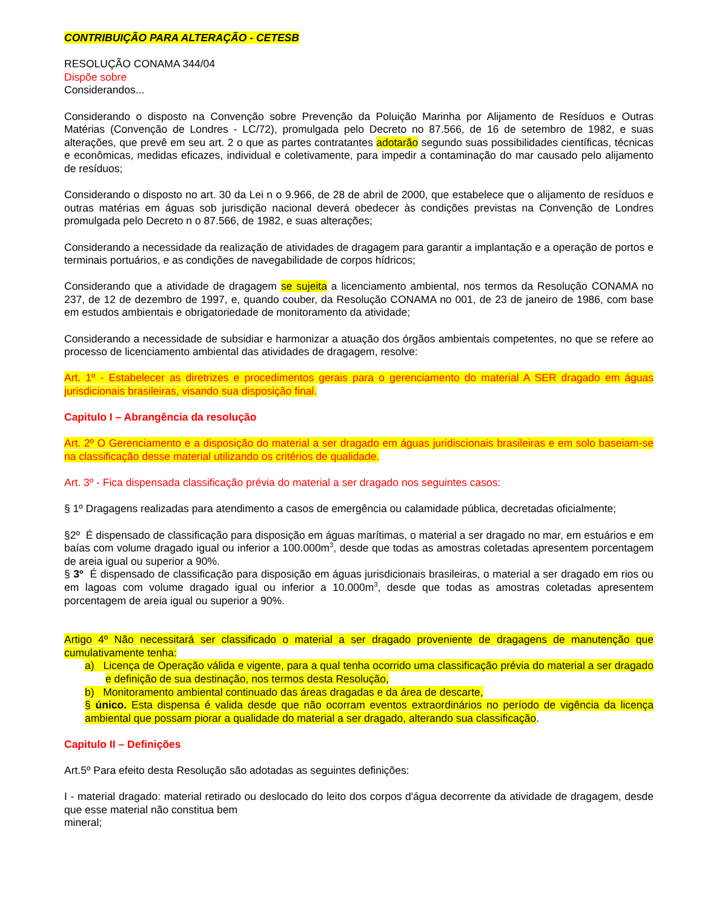CONTRIBUIÇÃO PARA ALTERAÇÃO - CETESB
RESOLUÇÃO CONAMA 344/04
Dispõe sobre
Considerandos...
Considerando o disposto na Convenção sobre Prevenção da Poluição Marinha por Alijamento de Resíduos e Outras Matérias (Convenção de Londres - LC/72), promulgada pelo Decreto no 87.566, de 16 de setembro de 1982, e suas alterações, que prevê em seu art. 2 o que as partes contratantes adotarão segundo suas possibilidades científicas, técnicas e econômicas, medidas eficazes, individual e coletivamente, para impedir a contaminação do mar causado pelo alijamento de resíduos;
Considerando o disposto no art. 30 da Lei n o 9.966, de 28 de abril de 2000, que estabelece que o alijamento de resíduos e outras matérias em águas sob jurisdição nacional deverá obedecer às condições previstas na Convenção de Londres promulgada pelo Decreto n o 87.566, de 1982, e suas alterações;
Considerando a necessidade da realização de atividades de dragagem para garantir a implantação e a operação de portos e terminais portuários, e as condições de navegabilidade de corpos hídricos;
Considerando que a atividade de dragagem se sujeita a licenciamento ambiental, nos termos da Resolução CONAMA no 237, de 12 de dezembro de 1997, e, quando couber, da Resolução CONAMA no 001, de 23 de janeiro de 1986, com base em estudos ambientais e obrigatoriedade de monitoramento da atividade;
Considerando a necessidade de subsidiar e harmonizar a atuação dos órgãos ambientais competentes, no que se refere ao processo de licenciamento ambiental das atividades de dragagem, resolve:
Art. 1º - Estabelecer as diretrizes e procedimentos gerais para o gerenciamento do material A SER dragado em águas jurisdicionais brasileiras, visando sua disposição final.
Capitulo I – Abrangência da resolução
Art. 2º O Gerenciamento e a disposição do material a ser dragado em águas juridiscionais brasileiras e em solo baseiam-se na classificação desse material utilizando os critérios de qualidade.
Art. 3º - Fica dispensada classificação prévia do material a ser dragado nos seguintes casos:
§ 1º Dragagens realizadas para atendimento a casos de emergência ou calamidade pública, decretadas oficialmente;
§2º É dispensado de classificação para disposição em águas marítimas, o material a ser dragado no mar, em estuários e em baías com volume dragado igual ou inferior a 100.000m<sup>3</sup>, desde que todas as amostras coletadas apresentem porcentagem de areia igual ou superior a 90%.
§ 3º É dispensado de classificação para disposição em águas jurisdicionais brasileiras, o material a ser dragado em rios ou em lagoas com volume dragado igual ou inferior a 10.000m<sup>3</sup>, desde que todas as amostras coletadas apresentem porcentagem de areia igual ou superior a 90%.
Artigo 4º Não necessitará ser classificado o material a ser dragado proveniente de dragagens de manutenção que cumulativamente tenha:
a) Licença de Operação válida e vigente, para a qual tenha ocorrido uma classificação prévia do material a ser dragado e definição de sua destinação, nos termos desta Resolução,
b) Monitoramento ambiental continuado das áreas dragadas e da área de descarte,
§ único. Esta dispensa é valida desde que não ocorram eventos extraordinários no período de vigência da licença ambiental que possam piorar a qualidade do material a ser dragado, alterando sua classificação.
Capitulo II – Definições
Art.5º Para efeito desta Resolução são adotadas as seguintes definições:
I - material dragado: material retirado ou deslocado do leito dos corpos d'água decorrente da atividade de dragagem, desde que esse material não constitua bem
mineral;